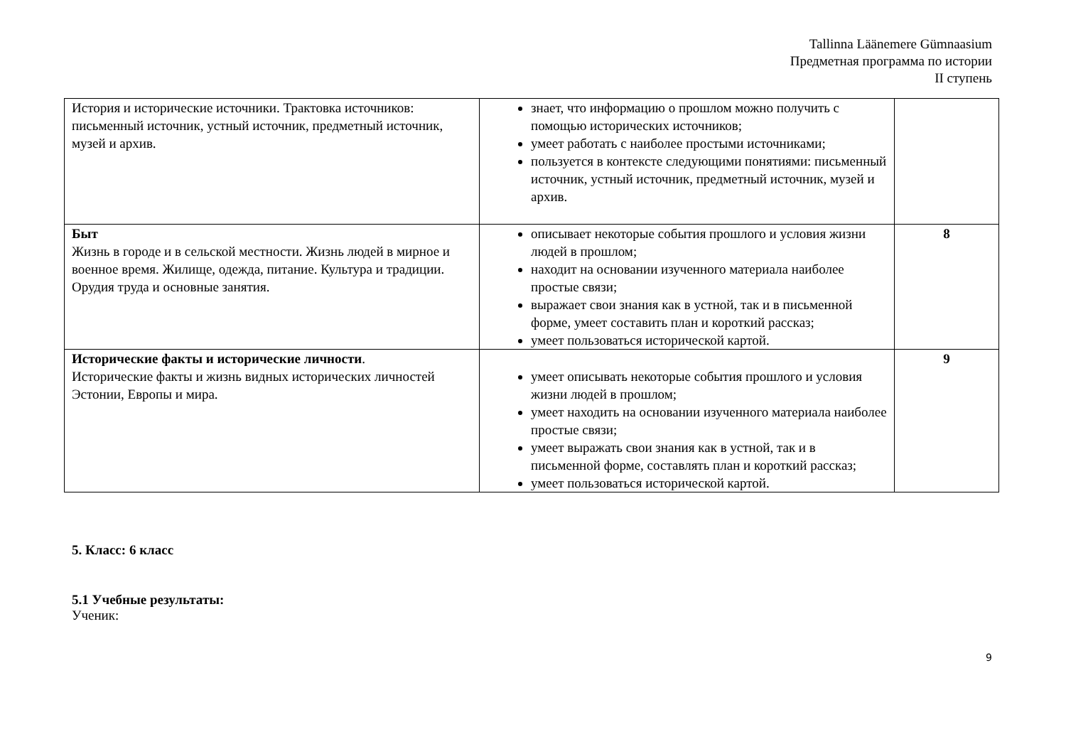Tallinna Läänemere Gümnaasium
Предметная программа по истории
II ступень
| История и исторические источники. Трактовка источников: письменный источник, устный источник, предметный источник, музей и архив. | знает, что информацию о прошлом можно получить с помощью исторических источников; умеет работать с наиболее простыми источниками; пользуется в контексте следующими понятиями: письменный источник, устный источник, предметный источник, музей и архив. | |
| Быт Жизнь в городе и в сельской местности. Жизнь людей в мирное и военное время. Жилище, одежда, питание. Культура и традиции. Орудия труда и основные занятия. | описывает некоторые события прошлого и условия жизни людей в прошлом; находит на основании изученного материала наиболее простые связи; выражает свои знания как в устной, так и в письменной форме, умеет составить план и короткий рассказ; умеет пользоваться исторической картой. | 8 |
| Исторические факты и исторические личности . Исторические факты и жизнь видных исторических личностей Эстонии, Европы и мира. | умеет описывать некоторые события прошлого и условия жизни людей в прошлом; умеет находить на основании изученного материала наиболее простые связи; умеет выражать свои знания как в устной, так и в письменной форме, составлять план и короткий рассказ; умеет пользоваться исторической картой. | 9 |
5. Класс: 6 класс
5.1 Учебные результаты:
Ученик:
9